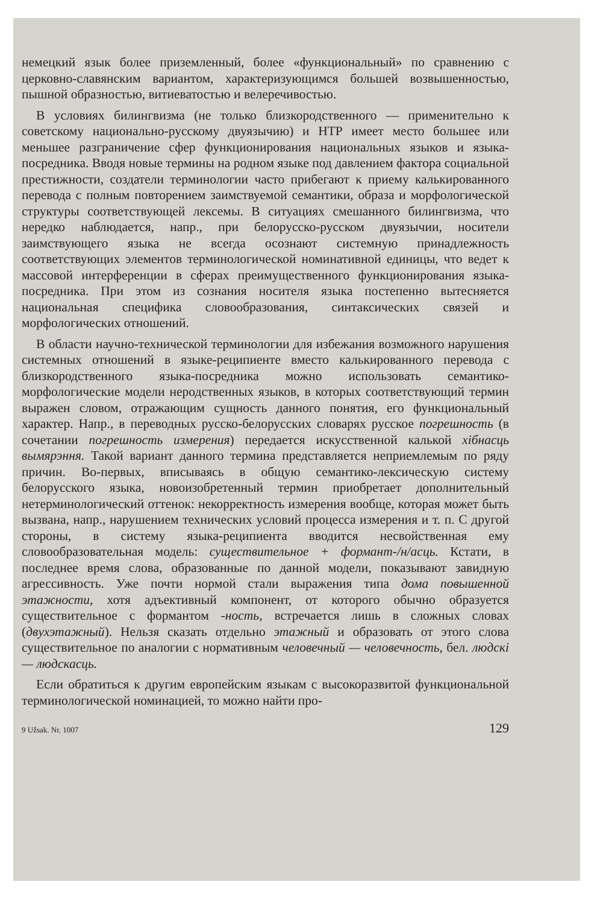немецкий язык более приземленный, более «функциональный» по сравнению с церковно-славянским вариантом, характеризующимся большей возвышенностью, пышной образностью, витиеватостью и велеречивостью.
В условиях билингвизма (не только близкородственного — применительно к советскому национально-русскому двуязычию) и НТР имеет место большее или меньшее разграничение сфер функционирования национальных языков и языка-посредника. Вводя новые термины на родном языке под давлением фактора социальной престижности, создатели терминологии часто прибегают к приему калькированного перевода с полным повторением заимствуемой семантики, образа и морфологической структуры соответствующей лексемы. В ситуациях смешанного билингвизма, что нередко наблюдается, напр., при белорусско-русском двуязычии, носители заимствующего языка не всегда осознают системную принадлежность соответствующих элементов терминологической номинативной единицы, что ведет к массовой интерференции в сферах преимущественного функционирования языка-посредника. При этом из сознания носителя языка постепенно вытесняется национальная специфика словообразования, синтаксических связей и морфологических отношений.
В области научно-технической терминологии для избежания возможного нарушения системных отношений в языке-реципиенте вместо калькированного перевода с близкородственного языка-посредника можно использовать семантико-морфологические модели неродственных языков, в которых соответствующий термин выражен словом, отражающим сущность данного понятия, его функциональный характер. Напр., в переводных русско-белорусских словарях русское погрешность (в сочетании погрешность измерения) передается искусственной калькой хібнасць вымярэння. Такой вариант данного термина представляется неприемлемым по ряду причин. Во-первых, вписываясь в общую семантико-лексическую систему белорусского языка, новоизобретенный термин приобретает дополнительный нетерминологический оттенок: некорректность измерения вообще, которая может быть вызвана, напр., нарушением технических условий процесса измерения и т. п. С другой стороны, в систему языка-реципиента вводится несвойственная ему словообразовательная модель: существительное + формант-/н/асць. Кстати, в последнее время слова, образованные по данной модели, показывают завидную агрессивность. Уже почти нормой стали выражения типа дома повышенной этажности, хотя адъективный компонент, от которого обычно образуется существительное с формантом -ность, встречается лишь в сложных словах (двухэтажный). Нельзя сказать отдельно этажный и образовать от этого слова существительное по аналогии с нормативным человечный — человечность, бел. людскі — людскасць.
Если обратиться к другим европейским языкам с высокоразвитой функциональной терминологической номинацией, то можно найти про-
9 Užsak. Nr. 1007 129